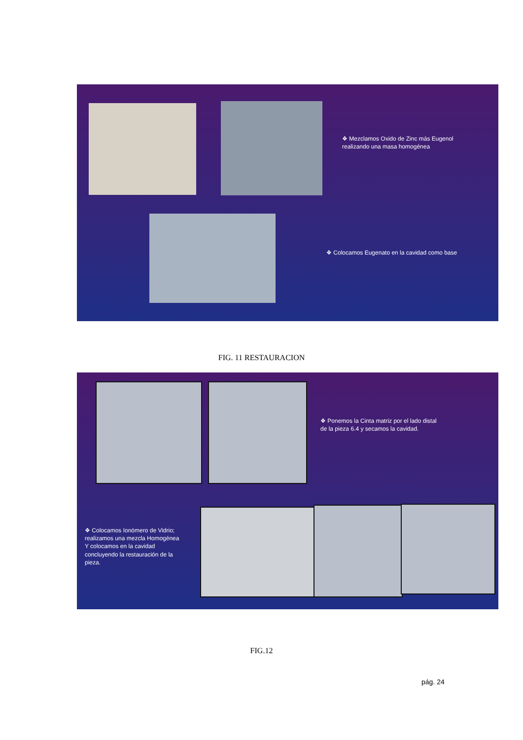❖ Mezclamos Oxido de Zinc más Eugenol
realizando una masa homogénea
❖ Colocamos Eugenato en la cavidad como base
FIG. 11 RESTAURACION
❖ Ponemos la Cinta matriz por el lado distal
de la pieza 6.4 y secamos la cavidad.
❖ Colocamos Ionómero de Vidrio;
realizamos una mezcla Homogénea
Y colocamos en la cavidad
concluyendo la restauración de la
pieza.
FIG.12
pág. 24